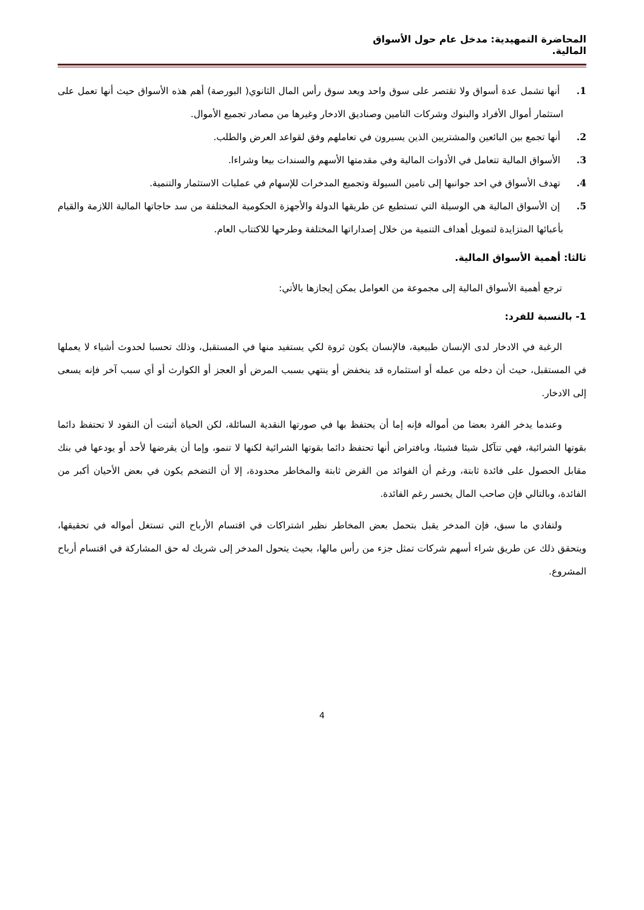المحاضرة التمهيدية: مدخل عام حول الأسواق المالية.
1. أنها تشمل عدة أسواق ولا تقتصر على سوق واحد ويعد سوق رأس المال الثانوي( البورصة) أهم هذه الأسواق حيث أنها تعمل على استثمار أموال الأفراد والبنوك وشركات التامين وصناديق الادخار وغيرها من مصادر تجميع الأموال.
2. أنها تجمع بين البائعين والمشتريين الذين يسيرون في تعاملهم وفق لقواعد العرض والطلب.
3. الأسواق المالية تتعامل في الأدوات المالية وفي مقدمتها الأسهم والسندات بيعا وشراءا.
4. تهدف الأسواق في احد جوانبها إلى تامين السيولة وتجميع المدخرات للإسهام في عمليات الاستثمار والتنمية.
5. إن الأسواق المالية هي الوسيلة التي تستطيع عن طريقها الدولة والأجهزة الحكومية المختلفة من سد حاجاتها المالية اللازمة والقيام بأعبائها المتزايدة لتمويل أهداف التنمية من خلال إصداراتها المختلفة وطرحها للاكتتاب العام.
ثالثا: أهمية الأسواق المالية.
ترجع أهمية الأسواق المالية إلى مجموعة من العوامل يمكن إيجازها بالأتي:
1- بالنسبة للفرد:
الرغبة في الادخار لدى الإنسان طبيعية، فالإنسان يكون ثروة لكي يستفيد منها في المستقبل، وذلك تحسبا لحدوث أشياء لا يعملها في المستقبل، حيث أن دخله من عمله أو استثماره قد ينخفض أو ينتهي بسبب المرض أو العجز أو الكوارث أو أي سبب آخر فإنه يسعى إلى الادخار.
وعندما يدخر الفرد بعضا من أمواله فإنه إما أن يحتفظ بها في صورتها النقدية السائلة، لكن الحياة أثبتت أن النقود لا تحتفظ دائما بقوتها الشرائية، فهي تتآكل شيئا فشيئا، وبافتراض أنها تحتفظ دائما بقوتها الشرائية لكنها لا تنمو، وإما أن يقرضها لأحد أو يودعها في بنك مقابل الحصول على فائدة ثابتة، ورغم أن الفوائد من القرض ثابتة والمخاطر محدودة، إلا أن التضخم يكون في بعض الأحيان أكبر من الفائدة، وبالتالي فإن صاحب المال يخسر رغم الفائدة.
ولتفادي ما سبق، فإن المدخر يقبل بتحمل بعض المخاطر نظير اشتراكات في اقتسام الأرباح التي تستغل أمواله في تحقيقها، ويتحقق ذلك عن طريق شراء أسهم شركات تمثل جزء من رأس مالها، بحيث يتحول المدخر إلى شريك له حق المشاركة في اقتسام أرباح المشروع.
4